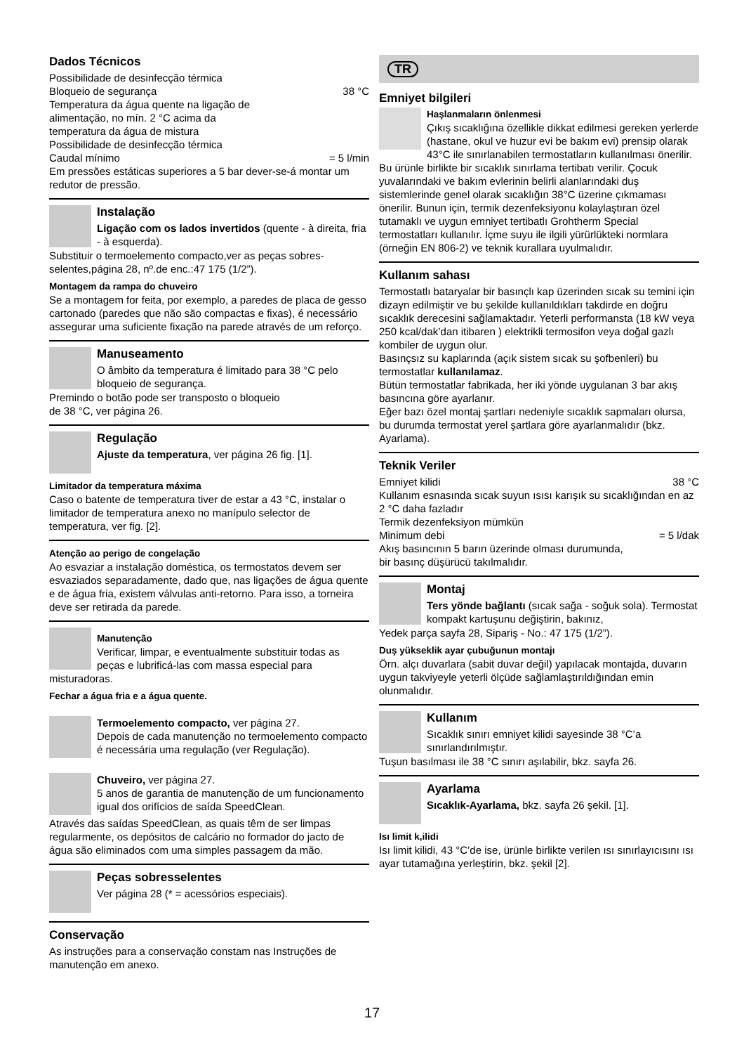Dados Técnicos
Possibilidade de desinfecção térmica
Bloqueio de segurança 38 °C
Temperatura da água quente na ligação de
alimentação, no mín. 2 °C acima da
temperatura da água de mistura
Possibilidade de desinfecção térmica
Caudal mínimo = 5 l/min
Em pressões estáticas superiores a 5 bar dever-se-á montar um redutor de pressão.
Instalação
Ligação com os lados invertidos (quente - à direita, fria - à esquerda).
Substituir o termoelemento compacto,ver as peças sobres-selentes,página 28, nº.de enc.:47 175 (1/2”).
Montagem da rampa do chuveiro
Se a montagem for feita, por exemplo, a paredes de placa de gesso cartonado (paredes que não são compactas e fixas), é necessário assegurar uma suficiente fixação na parede através de um reforço.
Manuseamento
O âmbito da temperatura é limitado para 38 °C pelo bloqueio de segurança.
Premindo o botão pode ser transposto o bloqueio
de 38 °C, ver página 26.
Regulação
Ajuste da temperatura, ver página 26 fig. [1].
Limitador da temperatura máxima
Caso o batente de temperatura tiver de estar a 43 °C, instalar o limitador de temperatura anexo no manípulo selector de temperatura, ver fig. [2].
Atenção ao perigo de congelação
Ao esvaziar a instalação doméstica, os termostatos devem ser esvaziados separadamente, dado que, nas ligações de água quente e de água fria, existem válvulas anti-retorno. Para isso, a torneira deve ser retirada da parede.
Manutenção
Verificar, limpar, e eventualmente substituir todas as peças e lubrificá-las com massa especial para misturadoras.
Fechar a água fria e a água quente.
Termoelemento compacto, ver página 27.
Depois de cada manutenção no termoelemento compacto é necessária uma regulação (ver Regulação).
Chuveiro, ver página 27.
5 anos de garantia de manutenção de um funcionamento igual dos orifícios de saída SpeedClean.
Através das saídas SpeedClean, as quais têm de ser limpas regularmente, os depósitos de calcário no formador do jacto de água são eliminados com uma simples passagem da mão.
Peças sobresselentes
Ver página 28 (* = acessórios especiais).
Conservação
As instruções para a conservação constam nas Instruções de manutenção em anexo.
TR
Emniyet bilgileri
Haşlanmaların önlenmesi
Çıkış sıcaklığına özellikle dikkat edilmesi gereken yerlerde (hastane, okul ve huzur evi be bakım evi) prensip olarak 43°C ile sınırlanabilen termostatların kullanılması önerilir. Bu ürünle birlikte bir sıcaklık sınırlama tertibatı verilir. Çocuk yuvalarındaki ve bakım evlerinin belirli alanlarındaki duş sistemlerinde genel olarak sıcaklığın 38°C üzerine çıkmaması önerilir. Bunun için, termik dezenfeksiyonu kolaylaştıran özel tutamaklı ve uygun emniyet tertibatlı Grohtherm Special termostatları kullanılır. İçme suyu ile ilgili yürürlükteki normlara (örneğin EN 806-2) ve teknik kurallara uyulmalıdır.
Kullanım sahası
Termostatlı bataryalar bir basınçlı kap üzerinden sıcak su temini için dizayn edilmiştir ve bu şekilde kullanıldıkları takdirde en doğru sıcaklık derecesini sağlamaktadır. Yeterli performansta (18 kW veya 250 kcal/dak’dan itibaren ) elektrikli termosifon veya doğal gazlı kombiler de uygun olur.
Basınçsız su kaplarında (açık sistem sıcak su şofbenleri) bu termostatlar kullanılamaz.
Bütün termostatlar fabrikada, her iki yönde uygulanan 3 bar akış basıncına göre ayarlanır.
Eğer bazı özel montaj şartları nedeniyle sıcaklık sapmaları olursa, bu durumda termostat yerel şartlara göre ayarlanmalıdır (bkz. Ayarlama).
Teknik Veriler
Emniyet kilidi 38 °C
Kullanım esnasında sıcak suyun ısısı karışık su sıcaklığından en az 2 °C daha fazladır
Termik dezenfeksiyon mümkün
Minimum debi = 5 l/dak
Akış basıncının 5 barın üzerinde olması durumunda,
bir basınç düşürücü takılmalıdır.
Montaj
Ters yönde bağlantı (sıcak sağa - soğuk sola). Termostat kompakt kartuşunu değiştirin, bakınız,
Yedek parça sayfa 28, Sipariş - No.: 47 175 (1/2”).
Duş yükseklik ayar çubuğunun montajı
Örn. alçı duvarlara (sabit duvar değil) yapılacak montajda, duvarın uygun takviyeyle yeterli ölçüde sağlamlaştırıldığından emin olunmalıdır.
Kullanım
Sıcaklık sınırı emniyet kilidi sayesinde 38 °C’a sınırlandırılmıştır.
Tuşun basılması ile 38 °C sınırı aşılabilir, bkz. sayfa 26.
Ayarlama
Sıcaklık-Ayarlama, bkz. sayfa 26 şekil. [1].
Isı limit k,ilidi
Isı limit kilidi, 43 °C’de ise, ürünle birlikte verilen ısı sınırlayıcısını ısı ayar tutamağına yerleştirin, bkz. şekil [2].
17